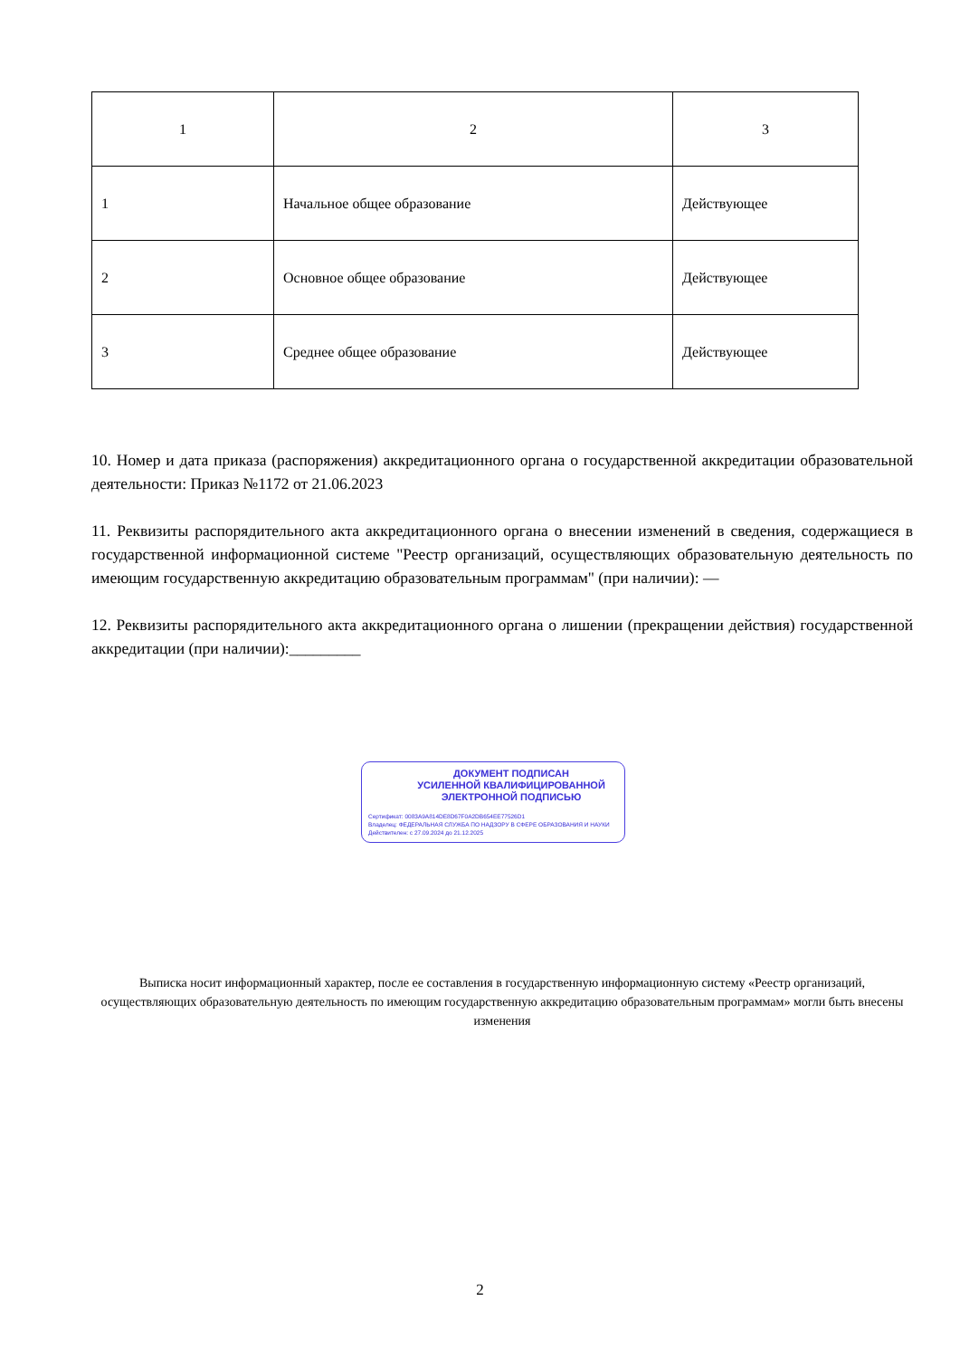| 1 | 2 | 3 |
| 1 | Начальное общее образование | Действующее |
| 2 | Основное общее образование | Действующее |
| 3 | Среднее общее образование | Действующее |
10. Номер и дата приказа (распоряжения) аккредитационного органа о государственной аккредитации образовательной деятельности: Приказ №1172 от 21.06.2023
11. Реквизиты распорядительного акта аккредитационного органа о внесении изменений в сведения, содержащиеся в государственной информационной системе "Реестр организаций, осуществляющих образовательную деятельность по имеющим государственную аккредитацию образовательным программам" (при наличии): —
12. Реквизиты распорядительного акта аккредитационного органа о лишении (прекращении действия) государственной аккредитации (при наличии):_________
ДОКУМЕНТ ПОДПИСАН
УСИЛЕННОЙ КВАЛИФИЦИРОВАННОЙ
ЭЛЕКТРОННОЙ ПОДПИСЬЮ
Сертификат: 0083A9A814DE8D67F0A2DB654EE77526D1
Владелец: ФЕДЕРАЛЬНАЯ СЛУЖБА ПО НАДЗОРУ В СФЕРЕ ОБРАЗОВАНИЯ И НАУКИ
Действителен: с 27.09.2024 до 21.12.2025
Выписка носит информационный характер, после ее составления в государственную информационную систему «Реестр организаций, осуществляющих образовательную деятельность по имеющим государственную аккредитацию образовательным программам» могли быть внесены изменения
2